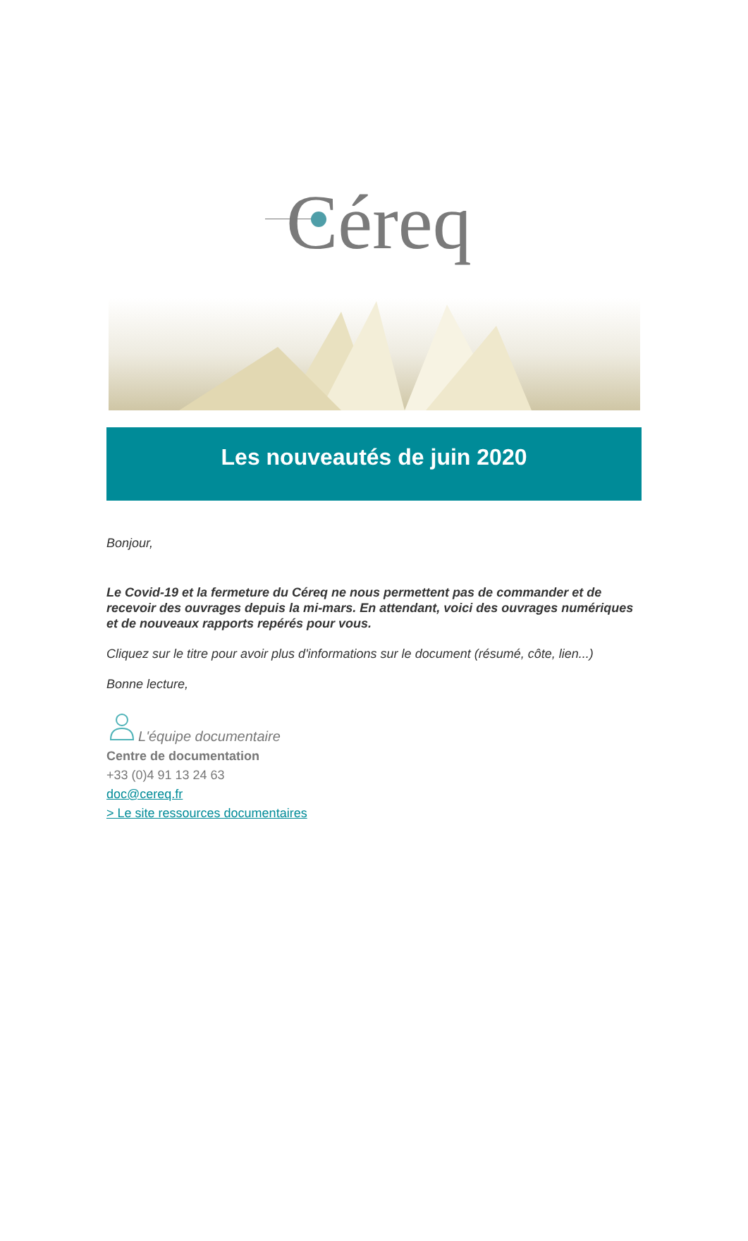Céreq
Les nouveautés de juin 2020
Bonjour,
Le Covid-19 et la fermeture du Céreq ne nous permettent pas de commander et de recevoir des ouvrages depuis la mi-mars. En attendant, voici des ouvrages numériques et de nouveaux rapports repérés pour vous.
Cliquez sur le titre pour avoir plus d'informations sur le document (résumé, côte, lien...)
Bonne lecture,
L'équipe documentaire
Centre de documentation
+33 (0)4 91 13 24 63
doc@cereq.fr
> Le site ressources documentaires